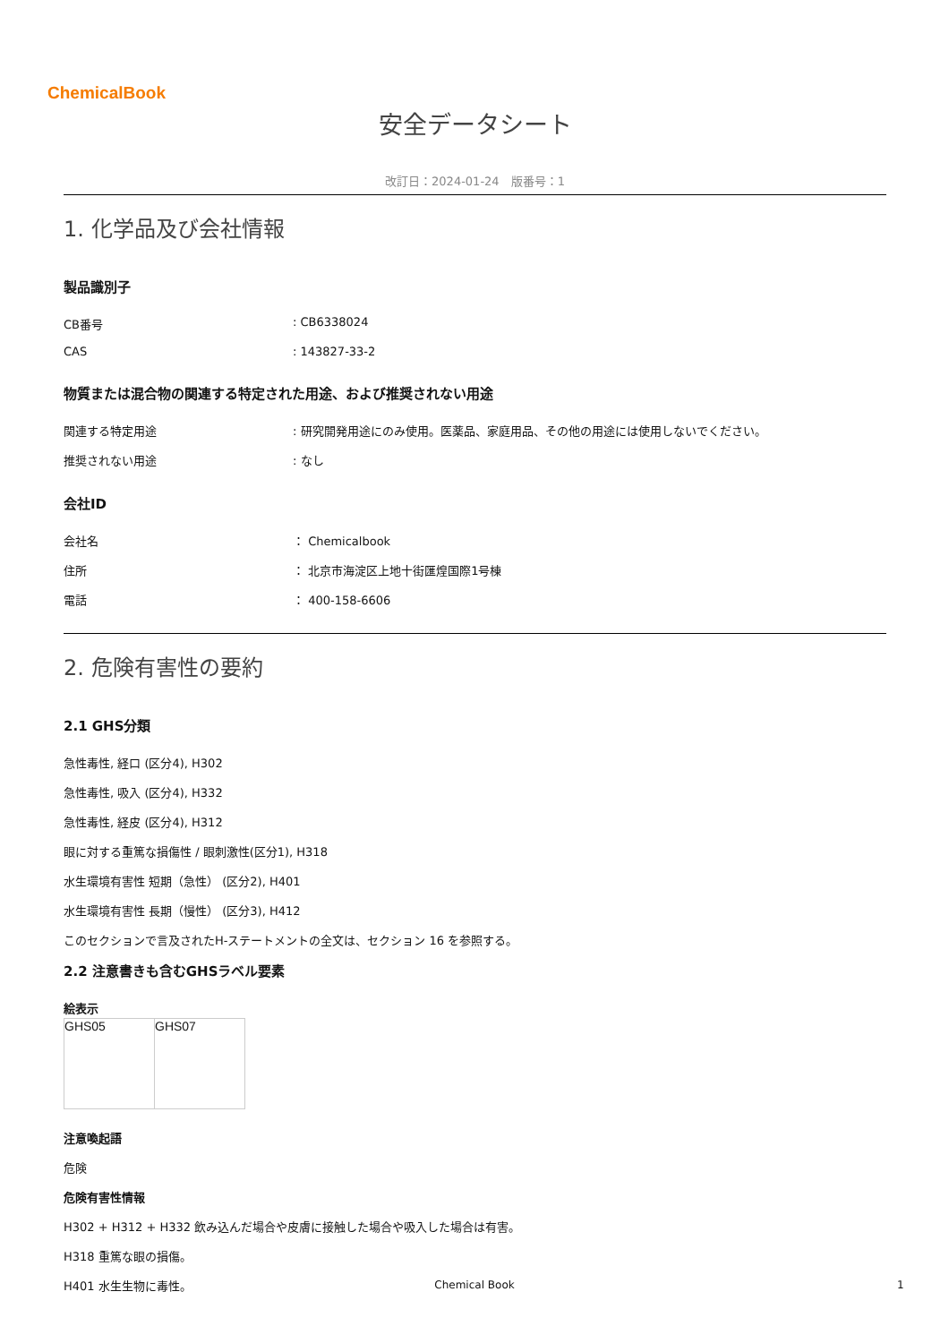ChemicalBook
安全データシート
改訂日：2024-01-24　版番号：1
1. 化学品及び会社情報
製品識別子
| CB番号 | : CB6338024 |
| CAS | : 143827-33-2 |
物質または混合物の関連する特定された用途、および推奨されない用途
| 関連する特定用途 | : 研究開発用途にのみ使用。医薬品、家庭用品、その他の用途には使用しないでください。 |
| 推奨されない用途 | : なし |
会社ID
| 会社名 | ： Chemicalbook |
| 住所 | ： 北京市海淀区上地十街匯煌国際1号棟 |
| 電話 | ： 400-158-6606 |
2. 危険有害性の要約
2.1 GHS分類
急性毒性, 経口 (区分4), H302
急性毒性, 吸入 (区分4), H332
急性毒性, 経皮 (区分4), H312
眼に対する重篤な損傷性 / 眼刺激性(区分1), H318
水生環境有害性 短期（急性） (区分2), H401
水生環境有害性 長期（慢性） (区分3), H412
このセクションで言及されたH-ステートメントの全文は、セクション 16 を参照する。
2.2 注意書きも含むGHSラベル要素
絵表示
| GHS05 | GHS07 |
注意喚起語
危険
危険有害性情報
H302 + H312 + H332 飲み込んだ場合や皮膚に接触した場合や吸入した場合は有害。
H318 重篤な眼の損傷。
H401 水生生物に毒性。
Chemical Book 1